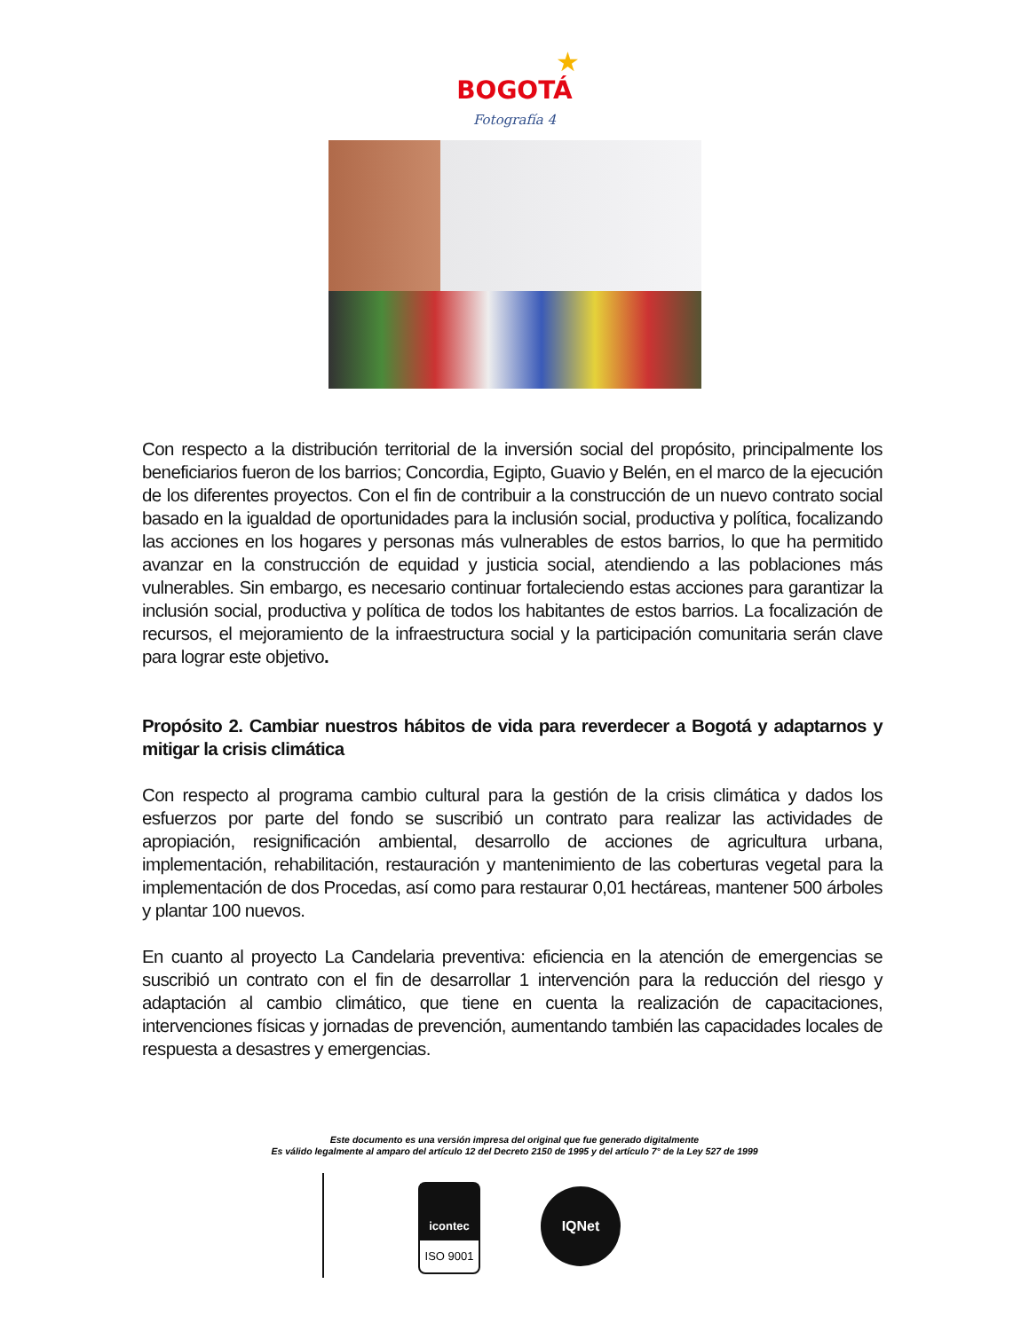★
BOGOTÁ
Fotografía 4
Con respecto a la distribución territorial de la inversión social del propósito, principalmente los beneficiarios fueron de los barrios; Concordia, Egipto, Guavio y Belén, en el marco de la ejecución de los diferentes proyectos. Con el fin de contribuir a la construcción de un nuevo contrato social basado en la igualdad de oportunidades para la inclusión social, productiva y política, focalizando las acciones en los hogares y personas más vulnerables de estos barrios, lo que ha permitido avanzar en la construcción de equidad y justicia social, atendiendo a las poblaciones más vulnerables. Sin embargo, es necesario continuar fortaleciendo estas acciones para garantizar la inclusión social, productiva y política de todos los habitantes de estos barrios. La focalización de recursos, el mejoramiento de la infraestructura social y la participación comunitaria serán clave para lograr este objetivo.
Propósito 2. Cambiar nuestros hábitos de vida para reverdecer a Bogotá y adaptarnos y mitigar la crisis climática
Con respecto al programa cambio cultural para la gestión de la crisis climática y dados los esfuerzos por parte del fondo se suscribió un contrato para realizar las actividades de apropiación, resignificación ambiental, desarrollo de acciones de agricultura urbana, implementación, rehabilitación, restauración y mantenimiento de las coberturas vegetal para la implementación de dos Procedas, así como para restaurar 0,01 hectáreas, mantener 500 árboles y plantar 100 nuevos.
En cuanto al proyecto La Candelaria preventiva: eficiencia en la atención de emergencias se suscribió un contrato con el fin de desarrollar 1 intervención para la reducción del riesgo y adaptación al cambio climático, que tiene en cuenta la realización de capacitaciones, intervenciones físicas y jornadas de prevención, aumentando también las capacidades locales de respuesta a desastres y emergencias.
Este documento es una versión impresa del original que fue generado digitalmente
Es válido legalmente al amparo del artículo 12 del Decreto 2150 de 1995 y del artículo 7° de la Ley 527 de 1999
icontec
ISO 9001
IQNet